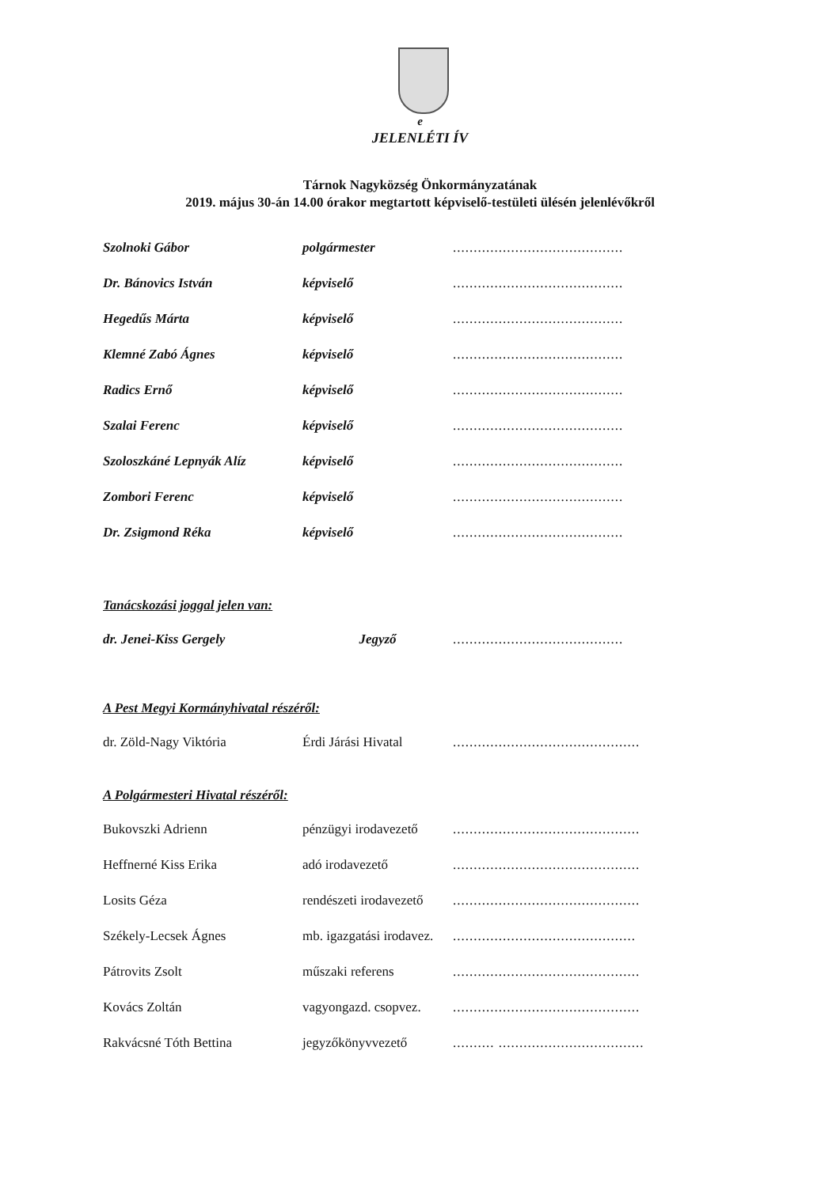e
JELENLÉTI ÍV
Tárnok Nagyközség Önkormányzatának
2019. május 30-án 14.00 órakor megtartott képviselő-testületi ülésén jelenlévőkről
Szolnoki Gábor polgármester.........................................
Dr. Bánovics István képviselő.........................................
Hegedűs Márta képviselő.........................................
Klemné Zabó Ágnes képviselő.........................................
Radics Ernő képviselő.........................................
Szalai Ferenc képviselő.........................................
Szoloszkáné Lepnyák Alíz képviselő.........................................
Zombori Ferenc képviselő.........................................
Dr. Zsigmond Réka képviselő.........................................
Tanácskozási joggal jelen van:
dr. Jenei-Kiss Gergely Jegyző.........................................
A Pest Megyi Kormányhivatal részéről:
dr. Zöld-Nagy Viktória Érdi Járási Hivatal.............................................
A Polgármesteri Hivatal részéről:
Bukovszki Adrienn pénzügyi irodavezető.............................................
Heffnerné Kiss Erika adó irodavezető.............................................
Losits Géza rendészeti irodavezető.............................................
Székely-Lecsek Ágnes mb. igazgatási irodavez.............................................
Pátrovits Zsolt műszaki referens.............................................
Kovács Zoltán vagyongazd. csopvez..............................................
Rakvácsné Tóth Bettina jegyzőkönyvvezető.......... ...................................